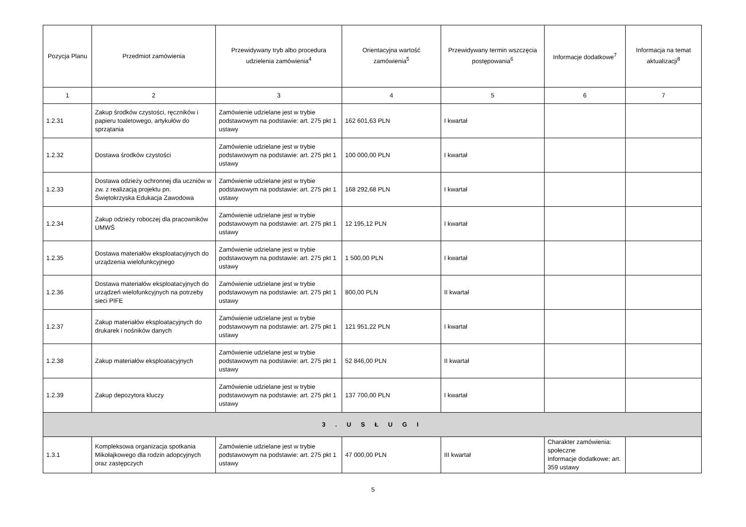| Pozycja Planu | Przedmiot zamówienia | Przewidywany tryb albo procedura udzielenia zamówienia<sup>4</sup> | Orientacyjna wartość zamówienia<sup>5</sup> | Przewidywany termin wszczęcia postępowania<sup>6</sup> | Informacje dodatkowe<sup>7</sup> | Informacja na temat aktualizacji<sup>8</sup> |
| --- | --- | --- | --- | --- | --- | --- |
| 1 | 2 | 3 | 4 | 5 | 6 | 7 |
| 1.2.31 | Zakup środków czystości, ręczników i papieru toaletowego, artykułów do sprzątania | Zamówienie udzielane jest w trybie podstawowym na podstawie: art. 275 pkt 1 ustawy | 162 601,63 PLN | I kwartał | | |
| 1.2.32 | Dostawa środków czystości | Zamówienie udzielane jest w trybie podstawowym na podstawie: art. 275 pkt 1 ustawy | 100 000,00 PLN | I kwartał | | |
| 1.2.33 | Dostawa odzieży ochronnej dla uczniów w zw. z realizacją projektu pn. Świętokrzyska Edukacja Zawodowa | Zamówienie udzielane jest w trybie podstawowym na podstawie: art. 275 pkt 1 ustawy | 168 292,68 PLN | I kwartał | | |
| 1.2.34 | Zakup odzieży roboczej dla pracowników UMWŚ | Zamówienie udzielane jest w trybie podstawowym na podstawie: art. 275 pkt 1 ustawy | 12 195,12 PLN | I kwartał | | |
| 1.2.35 | Dostawa materiałów eksploatacyjnych do urządzenia wielofunkcyjnego | Zamówienie udzielane jest w trybie podstawowym na podstawie: art. 275 pkt 1 ustawy | 1 500,00 PLN | I kwartał | | |
| 1.2.36 | Dostawa materiałów eksploatacyjnych do urządzeń wielofunkcyjnych na potrzeby sieci PIFE | Zamówienie udzielane jest w trybie podstawowym na podstawie: art. 275 pkt 1 ustawy | 800,00 PLN | II kwartał | | |
| 1.2.37 | Zakup materiałów eksploatacyjnych do drukarek i nośników danych | Zamówienie udzielane jest w trybie podstawowym na podstawie: art. 275 pkt 1 ustawy | 121 951,22 PLN | I kwartał | | |
| 1.2.38 | Zakup materiałów eksploatacyjnych | Zamówienie udzielane jest w trybie podstawowym na podstawie: art. 275 pkt 1 ustawy | 52 846,00 PLN | II kwartał | | |
| 1.2.39 | Zakup depozytora kluczy | Zamówienie udzielane jest w trybie podstawowym na podstawie: art. 275 pkt 1 ustawy | 137 700,00 PLN | I kwartał | | |
| 3 . U S Ł U G I | | | | | | |
| 1.3.1 | Kompleksowa organizacja spotkania Mikołajkowego dla rodzin adopcyjnych oraz zastępczych | Zamówienie udzielane jest w trybie podstawowym na podstawie: art. 275 pkt 1 ustawy | 47 000,00 PLN | III kwartał | Charakter zamówienia: społeczne Informacje dodatkowe: art. 359 ustawy | |
5